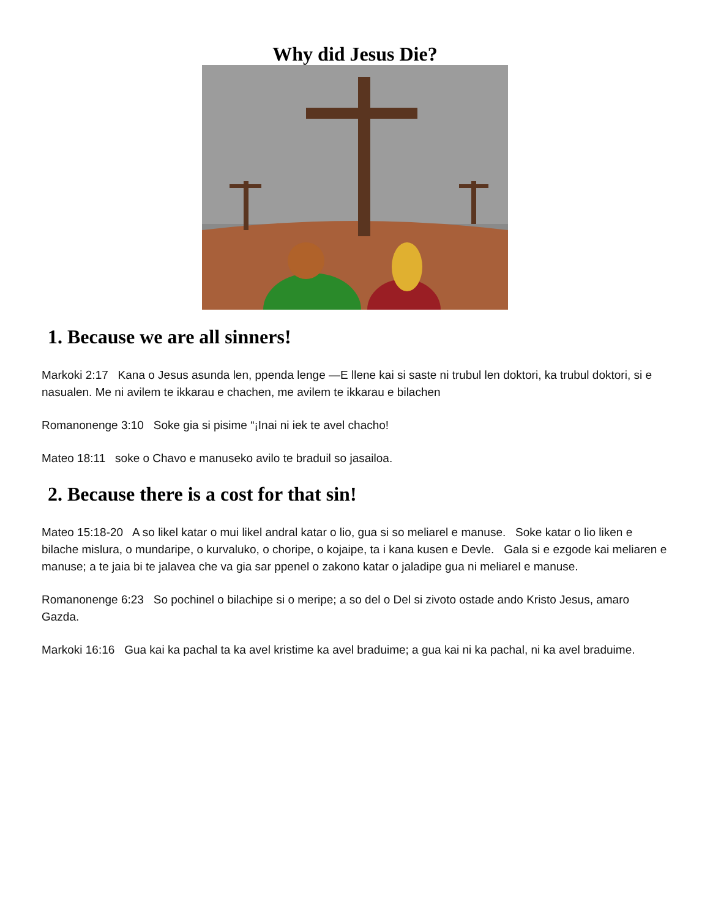Why did Jesus Die?
1. Because we are all sinners!
Markoki 2:17 Kana o Jesus asunda len, ppenda lenge —E llene kai si saste ni trubul len doktori, ka trubul doktori, si e nasualen. Me ni avilem te ikkarau e chachen, me avilem te ikkarau e bilachen
Romanonenge 3:10 Soke gia si pisime “¡Inai ni iek te avel chacho!
Mateo 18:11 soke o Chavo e manuseko avilo te braduil so jasailoa.
2. Because there is a cost for that sin!
Mateo 15:18-20 A so likel katar o mui likel andral katar o lio, gua si so meliarel e manuse. Soke katar o lio liken e bilache mislura, o mundaripe, o kurvaluko, o choripe, o kojaipe, ta i kana kusen e Devle. Gala si e ezgode kai meliaren e manuse; a te jaia bi te jalavea che va gia sar ppenel o zakono katar o jaladipe gua ni meliarel e manuse.
Romanonenge 6:23 So pochinel o bilachipe si o meripe; a so del o Del si zivoto ostade ando Kristo Jesus, amaro Gazda.
Markoki 16:16 Gua kai ka pachal ta ka avel kristime ka avel braduime; a gua kai ni ka pachal, ni ka avel braduime.